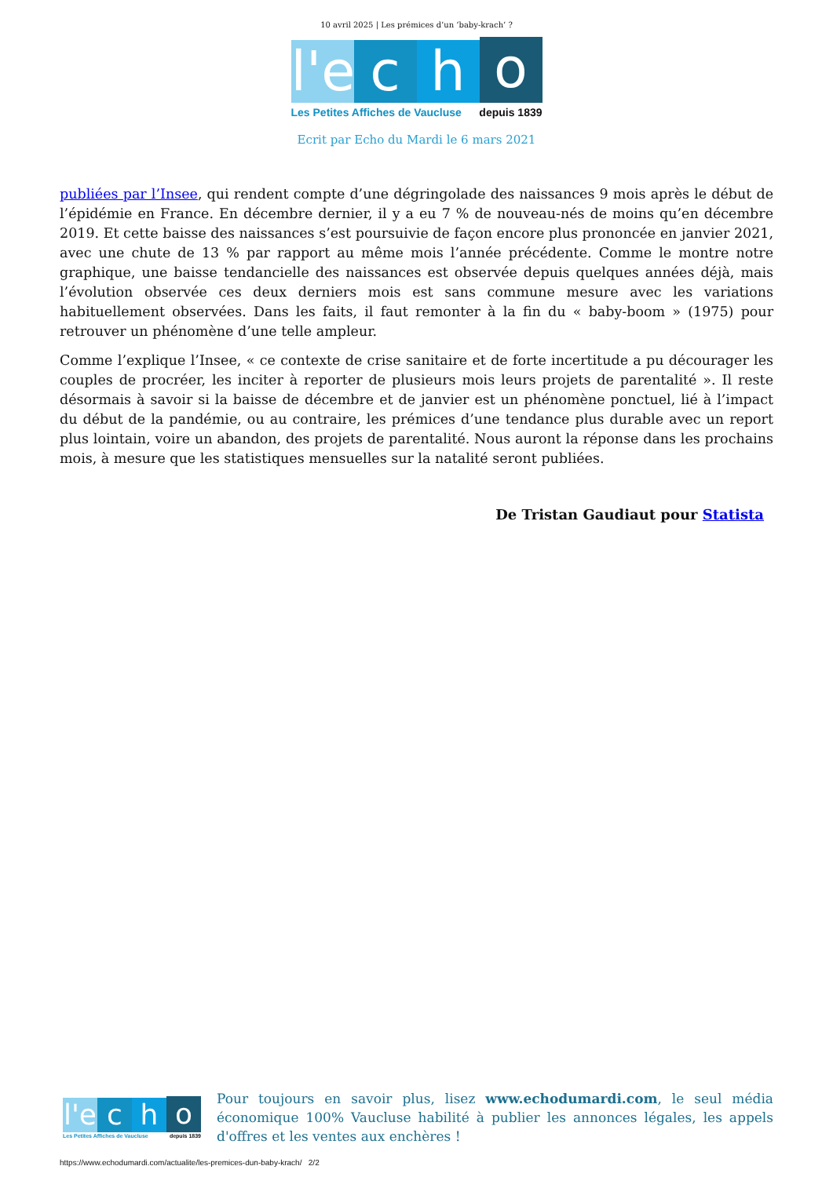10 avril 2025 | Les prémices d’un ‘baby-krach’ ?
l'e
c
h
o
Les Petites Affiches de Vaucluse depuis 1839
Ecrit par Echo du Mardi le 6 mars 2021
publiées par l’Insee, qui rendent compte d’une dégringolade des naissances 9 mois après le début de l’épidémie en France. En décembre dernier, il y a eu 7 % de nouveau-nés de moins qu’en décembre 2019. Et cette baisse des naissances s’est poursuivie de façon encore plus prononcée en janvier 2021, avec une chute de 13 % par rapport au même mois l’année précédente. Comme le montre notre graphique, une baisse tendancielle des naissances est observée depuis quelques années déjà, mais l’évolution observée ces deux derniers mois est sans commune mesure avec les variations habituellement observées. Dans les faits, il faut remonter à la fin du « baby-boom » (1975) pour retrouver un phénomène d’une telle ampleur.
Comme l’explique l’Insee, « ce contexte de crise sanitaire et de forte incertitude a pu décourager les couples de procréer, les inciter à reporter de plusieurs mois leurs projets de parentalité ». Il reste désormais à savoir si la baisse de décembre et de janvier est un phénomène ponctuel, lié à l’impact du début de la pandémie, ou au contraire, les prémices d’une tendance plus durable avec un report plus lointain, voire un abandon, des projets de parentalité. Nous auront la réponse dans les prochains mois, à mesure que les statistiques mensuelles sur la natalité seront publiées.
De Tristan Gaudiaut pour Statista
l'e
c
h
o
Les Petites Affiches de Vaucluse depuis 1839
Pour toujours en savoir plus, lisez www.echodumardi.com, le seul média économique 100% Vaucluse habilité à publier les annonces légales, les appels d'offres et les ventes aux enchères !
https://www.echodumardi.com/actualite/les-premices-dun-baby-krach/ 2/2